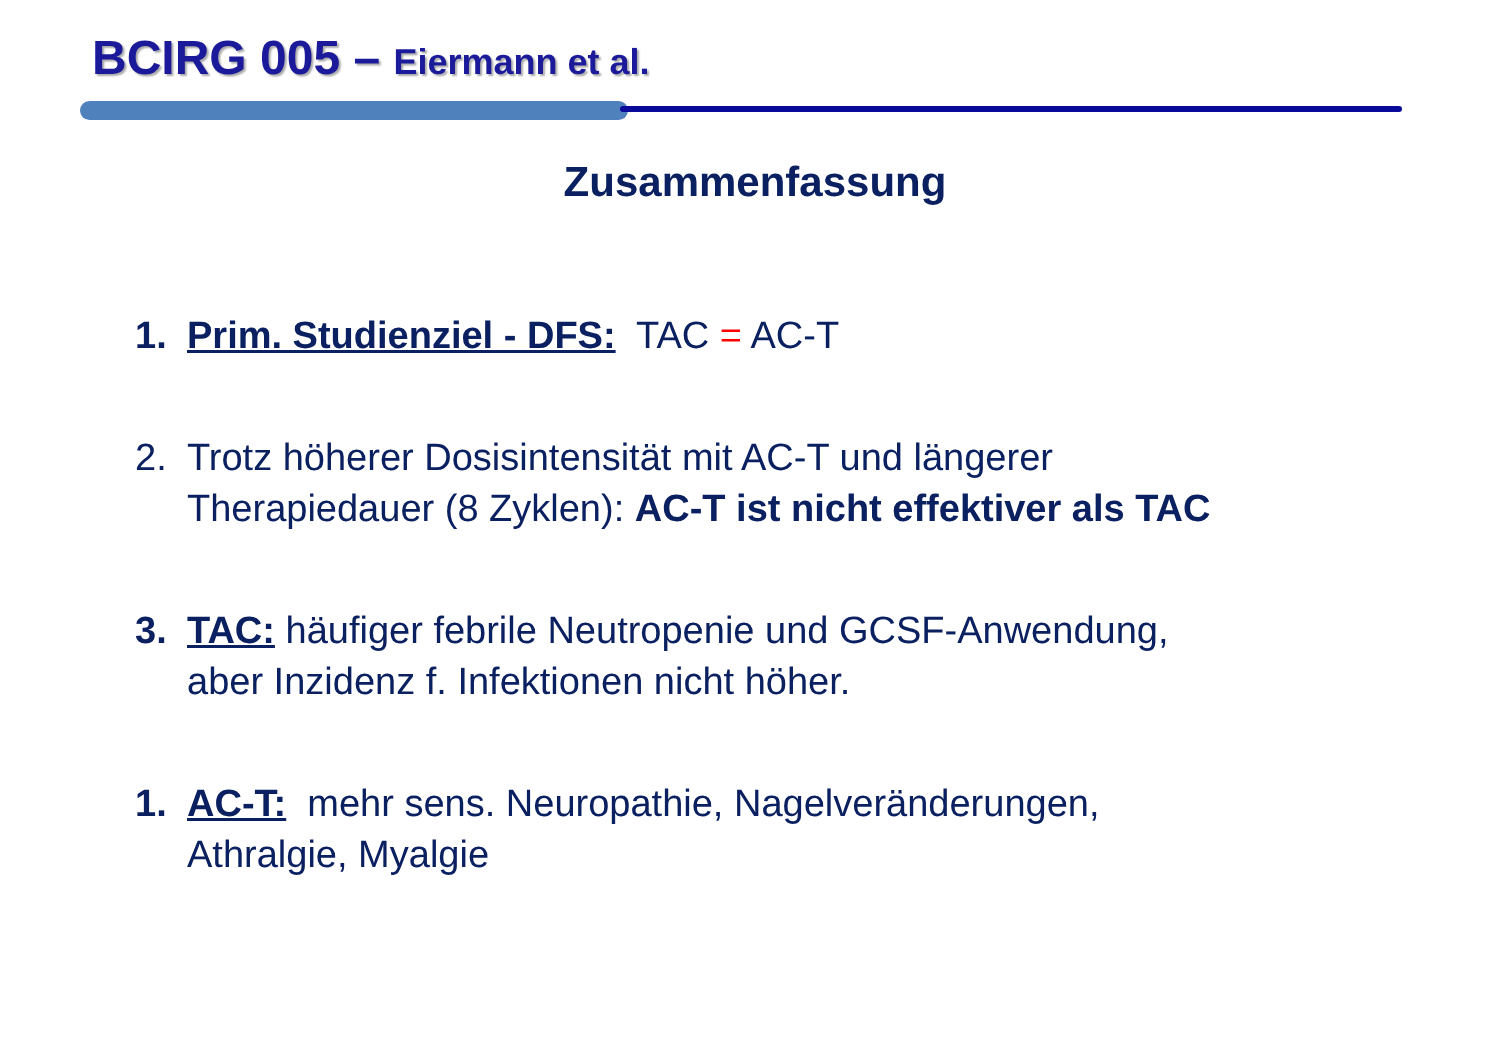BCIRG 005 – Eiermann et al.
Zusammenfassung
1. Prim. Studienziel - DFS: TAC = AC-T
2. Trotz höherer Dosisintensität mit AC-T und längerer
Therapiedauer (8 Zyklen): AC-T ist nicht effektiver als TAC
3. TAC: häufiger febrile Neutropenie und GCSF-Anwendung,
aber Inzidenz f. Infektionen nicht höher.
1. AC-T: mehr sens. Neuropathie, Nagelveränderungen,
Athralgie, Myalgie